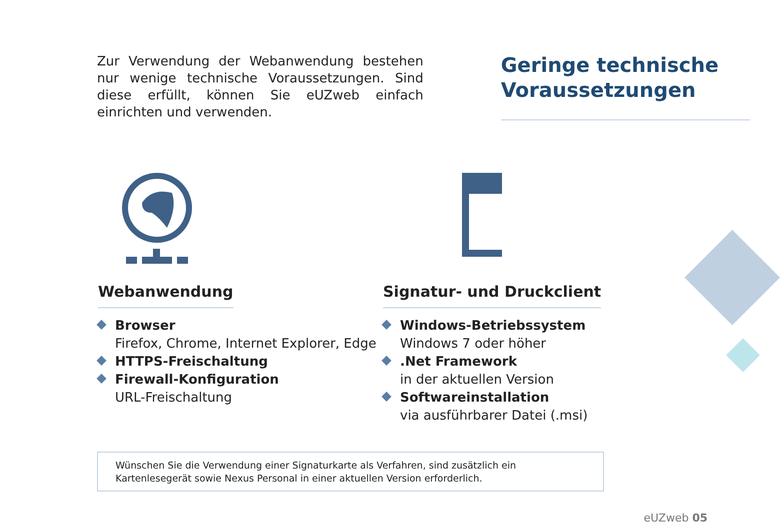Zur Verwendung der Webanwendung bestehen nur wenige technische Voraussetzungen. Sind diese erfüllt, können Sie eUZweb einfach einrichten und verwenden.
Geringe technische Voraussetzungen
Webanwendung
Browser
Firefox, Chrome, Internet Explorer, Edge
HTTPS-Freischaltung
Firewall-Konfiguration
URL-Freischaltung
Signatur- und Druckclient
Windows-Betriebssystem
Windows 7 oder höher
.Net Framework
in der aktuellen Version
Softwareinstallation
via ausführbarer Datei (.msi)
Wünschen Sie die Verwendung einer Signaturkarte als Verfahren, sind zusätzlich ein Kartenlesegerät sowie Nexus Personal in einer aktuellen Version erforderlich.
eUZweb 05